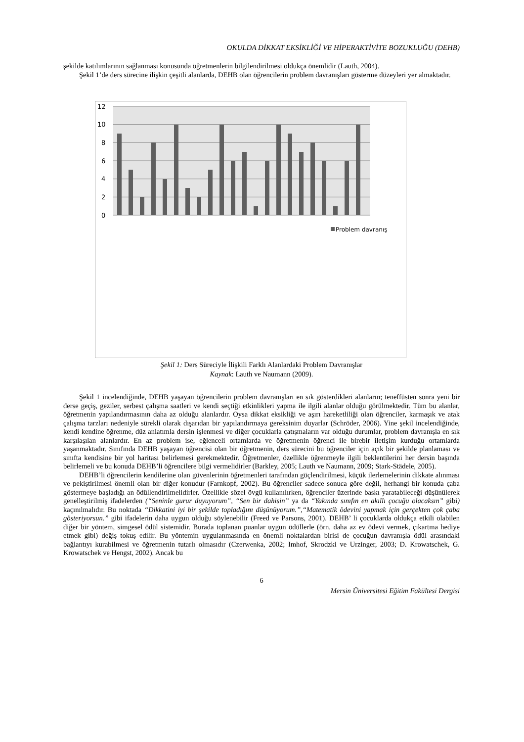OKULDA DİKKAT EKSİKLİĞİ VE HİPERAKTİVİTE BOZUKLUĞU (DEHB)
şekilde katılımlarının sağlanması konusunda öğretmenlerin bilgilendirilmesi oldukça önemlidir (Lauth, 2004).
Şekil 1’de ders sürecine ilişkin çeşitli alanlarda, DEHB olan öğrencilerin problem davranışları gösterme düzeyleri yer almaktadır.
12
10
8
6
4
2
0
Problem davranış
Şekil 1: Ders Süreciyle İlişkili Farklı Alanlardaki Problem Davranışlar
Kaynak: Lauth ve Naumann (2009).
Şekil 1 incelendiğinde, DEHB yaşayan öğrencilerin problem davranışları en sık gösterdikleri alanların; teneffüsten sonra yeni bir derse geçiş, geziler, serbest çalışma saatleri ve kendi seçtiği etkinlikleri yapma ile ilgili alanlar olduğu görülmektedir. Tüm bu alanlar, öğretmenin yapılandırmasının daha az olduğu alanlardır. Oysa dikkat eksikliği ve aşırı hareketliliği olan öğrenciler, karmaşık ve atak çalışma tarzları nedeniyle sürekli olarak dışarıdan bir yapılandırmaya gereksinim duyarlar (Schröder, 2006). Yine şekil incelendiğinde, kendi kendine öğrenme, düz anlatımla dersin işlenmesi ve diğer çocuklarla çatışmaların var olduğu durumlar, problem davranışla en sık karşılaşılan alanlardır. En az problem ise, eğlenceli ortamlarda ve öğretmenin öğrenci ile birebir iletişim kurduğu ortamlarda yaşanmaktadır. Sınıfında DEHB yaşayan öğrencisi olan bir öğretmenin, ders sürecini bu öğrenciler için açık bir şekilde planlaması ve sınıfta kendisine bir yol haritası belirlemesi gerekmektedir. Öğretmenler, özellikle öğrenmeyle ilgili beklentilerini her dersin başında belirlemeli ve bu konuda DEHB’li öğrencilere bilgi vermelidirler (Barkley, 2005; Lauth ve Naumann, 2009; Stark-Städele, 2005).
DEHB’li öğrencilerin kendilerine olan güvenlerinin öğretmenleri tarafından güçlendirilmesi, küçük ilerlemelerinin dikkate alınması ve pekiştirilmesi önemli olan bir diğer konudur (Farnkopf, 2002). Bu öğrenciler sadece sonuca göre değil, herhangi bir konuda çaba göstermeye başladığı an ödüllendirilmelidirler. Özellikle sözel övgü kullanılırken, öğrenciler üzerinde baskı yaratabileceği düşünülerek genelleştirilmiş ifadelerden (“Seninle gurur duyuyorum”, “Sen bir dahisin” ya da “Yakında sınıfın en akıllı çocuğu olacaksın” gibi) kaçınılmalıdır. Bu noktada “Dikkatini iyi bir şekilde topladığını düşünüyorum.”,“Matematik ödevini yapmak için gerçekten çok çaba gösteriyorsun.” gibi ifadelerin daha uygun olduğu söylenebilir (Freed ve Parsons, 2001). DEHB’ li çocuklarda oldukça etkili olabilen diğer bir yöntem, simgesel ödül sistemidir. Burada toplanan puanlar uygun ödüllerle (örn. daha az ev ödevi vermek, çıkartma hediye etmek gibi) değiş tokuş edilir. Bu yöntemin uygulanmasında en önemli noktalardan birisi de çocuğun davranışla ödül arasındaki bağlantıyı kurabilmesi ve öğretmenin tutarlı olmasıdır (Czerwenka, 2002; Imhof, Skrodzki ve Urzinger, 2003; D. Krowatschek, G. Krowatschek ve Hengst, 2002). Ancak bu
6
Mersin Üniversitesi Eğitim Fakültesi Dergisi